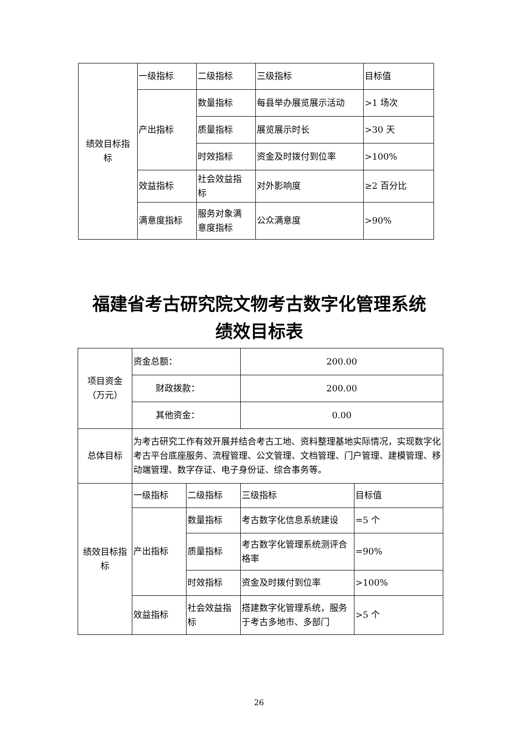| 绩效目标指 标 | 一级指标 | 二级指标 | 三级指标 | 目标值 |
| | 产出指标 | 数量指标 | 每县举办展览展示活动 | >1 场次 |
| | | 质量指标 | 展览展示时长 | >30 天 |
| | | 时效指标 | 资金及时拨付到位率 | >100% |
| | 效益指标 | 社会效益指 标 | 对外影响度 | ≥2 百分比 |
| | 满意度指标 | 服务对象满 意度指标 | 公众满意度 | >90% |
福建省考古研究院文物考古数字化管理系统
绩效目标表
| 项目资金 （万元） | 资金总额： | | 200.00 | |
| | 财政拨款： | | 200.00 | |
| | 其他资金： | | 0.00 | |
| 总体目标 | 为考古研究工作有效开展并结合考古工地、资料整理基地实际情况，实现数字化考古平台底座服务、流程管理、公文管理、文档管理、门户管理、建模管理、移动端管理、数字存证、电子身份证、综合事务等。 | | | |
| 绩效目标指标 | 一级指标 | 二级指标 | 三级指标 | 目标值 |
| | 产出指标 | 数量指标 | 考古数字化信息系统建设 | =5 个 |
| | | 质量指标 | 考古数字化管理系统测评合格率 | =90% |
| | | 时效指标 | 资金及时拨付到位率 | >100% |
| | 效益指标 | 社会效益指 标 | 搭建数字化管理系统，服务于考古多地市、多部门 | >5 个 |
26